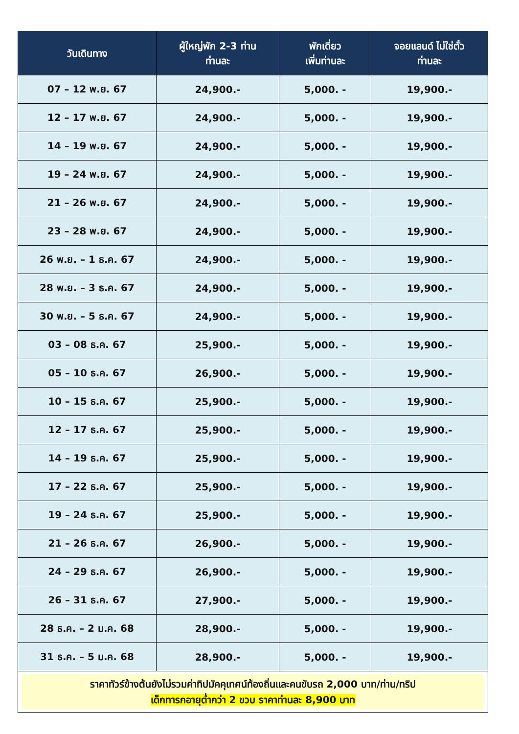| วันเดินทาง | ผู้ใหญ่พัก 2-3 ท่าน ท่านละ | พักเดี่ยว เพิ่มท่านละ | จอยแลนด์ ไม่ใช่ตั๋ว ท่านละ |
| --- | --- | --- | --- |
| 07 – 12 พ.ย. 67 | 24,900.- | 5,000. - | 19,900.- |
| 12 – 17 พ.ย. 67 | 24,900.- | 5,000. - | 19,900.- |
| 14 – 19 พ.ย. 67 | 24,900.- | 5,000. - | 19,900.- |
| 19 – 24 พ.ย. 67 | 24,900.- | 5,000. - | 19,900.- |
| 21 – 26 พ.ย. 67 | 24,900.- | 5,000. - | 19,900.- |
| 23 – 28 พ.ย. 67 | 24,900.- | 5,000. - | 19,900.- |
| 26 พ.ย. – 1 ธ.ค. 67 | 24,900.- | 5,000. - | 19,900.- |
| 28 พ.ย. – 3 ธ.ค. 67 | 24,900.- | 5,000. - | 19,900.- |
| 30 พ.ย. – 5 ธ.ค. 67 | 24,900.- | 5,000. - | 19,900.- |
| 03 – 08 ธ.ค. 67 | 25,900.- | 5,000. - | 19,900.- |
| 05 – 10 ธ.ค. 67 | 26,900.- | 5,000. - | 19,900.- |
| 10 – 15 ธ.ค. 67 | 25,900.- | 5,000. - | 19,900.- |
| 12 – 17 ธ.ค. 67 | 25,900.- | 5,000. - | 19,900.- |
| 14 – 19 ธ.ค. 67 | 25,900.- | 5,000. - | 19,900.- |
| 17 – 22 ธ.ค. 67 | 25,900.- | 5,000. - | 19,900.- |
| 19 – 24 ธ.ค. 67 | 25,900.- | 5,000. - | 19,900.- |
| 21 – 26 ธ.ค. 67 | 26,900.- | 5,000. - | 19,900.- |
| 24 – 29 ธ.ค. 67 | 26,900.- | 5,000. - | 19,900.- |
| 26 – 31 ธ.ค. 67 | 27,900.- | 5,000. - | 19,900.- |
| 28 ธ.ค. – 2 ม.ค. 68 | 28,900.- | 5,000. - | 19,900.- |
| 31 ธ.ค. – 5 ม.ค. 68 | 28,900.- | 5,000. - | 19,900.- |
| ราคาทัวร์ข้างต้นยังไม่รวมค่าทิปมัคคุเทศน์ท้องถิ่นและคนขับรถ 2,000 บาท/ท่าน/ทริป เด็กทารกอายุต่ำกว่า 2 ขวบ ราคาท่านละ 8,900 บาท | | | |